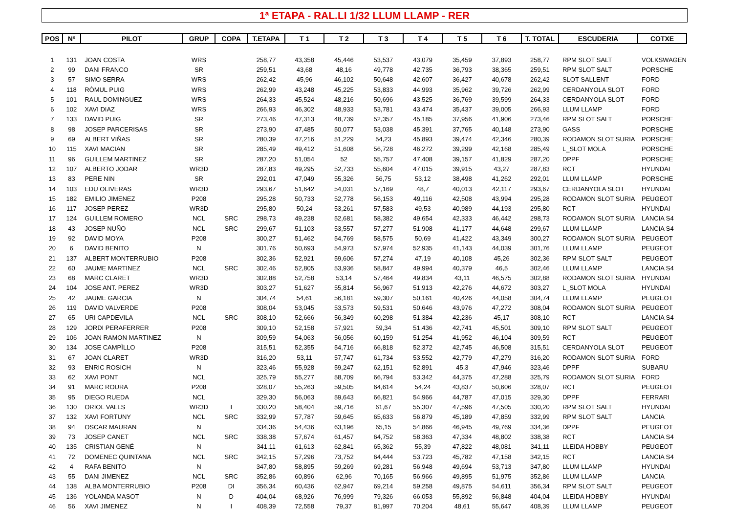1ª ETAPA - RAL.LI 1/32 LLUM LLAMP - RER
| POS | Nº | PILOT | GRUP | COPA | T.ETAPA | T 1 | T 2 | T 3 | T 4 | T 5 | T 6 | T. TOTAL | ESCUDERIA | COTXE |
| --- | --- | --- | --- | --- | --- | --- | --- | --- | --- | --- | --- | --- | --- | --- |
| 1 | 131 | JOAN COSTA | WRS | | 258,77 | 43,358 | 45,446 | 53,537 | 43,079 | 35,459 | 37,893 | 258,77 | RPM SLOT SALT | VOLKSWAGEN |
| 2 | 99 | DANI FRANCO | SR | | 259,51 | 43,68 | 48,16 | 49,778 | 42,735 | 36,793 | 38,365 | 259,51 | RPM SLOT SALT | PORSCHE |
| 3 | 57 | SIMO SERRA | WRS | | 262,42 | 45,96 | 46,102 | 50,648 | 42,607 | 36,427 | 40,678 | 262,42 | SLOT SALLENT | FORD |
| 4 | 118 | RÒMUL PUIG | WRS | | 262,99 | 43,248 | 45,225 | 53,833 | 44,993 | 35,962 | 39,726 | 262,99 | CERDANYOLA SLOT | FORD |
| 5 | 101 | RAUL DOMINGUEZ | WRS | | 264,33 | 45,524 | 48,216 | 50,696 | 43,525 | 36,769 | 39,599 | 264,33 | CERDANYOLA SLOT | FORD |
| 6 | 102 | XAVI DIAZ | WRS | | 266,93 | 46,302 | 48,933 | 53,781 | 43,474 | 35,437 | 39,005 | 266,93 | LLUM LLAMP | FORD |
| 7 | 133 | DAVID PUIG | SR | | 273,46 | 47,313 | 48,739 | 52,357 | 45,185 | 37,956 | 41,906 | 273,46 | RPM SLOT SALT | PORSCHE |
| 8 | 98 | JOSEP PARCERISAS | SR | | 273,90 | 47,485 | 50,077 | 53,038 | 45,391 | 37,765 | 40,148 | 273,90 | GASS | PORSCHE |
| 9 | 69 | ALBERT VIÑAS | SR | | 280,39 | 47,216 | 51,229 | 54,23 | 45,893 | 39,474 | 42,346 | 280,39 | RODAMON SLOT SURIA | PORSCHE |
| 10 | 115 | XAVI MACIAN | SR | | 285,49 | 49,412 | 51,608 | 56,728 | 46,272 | 39,299 | 42,168 | 285,49 | L_SLOT MOLA | PORSCHE |
| 11 | 96 | GUILLEM MARTINEZ | SR | | 287,20 | 51,054 | 52 | 55,757 | 47,408 | 39,157 | 41,829 | 287,20 | DPPF | PORSCHE |
| 12 | 107 | ALBERTO JODAR | WR3D | | 287,83 | 49,295 | 52,733 | 55,604 | 47,015 | 39,915 | 43,27 | 287,83 | RCT | HYUNDAI |
| 13 | 83 | PERE NIN | SR | | 292,01 | 47,049 | 55,326 | 56,75 | 53,12 | 38,498 | 41,262 | 292,01 | LLUM LLAMP | PORSCHE |
| 14 | 103 | EDU OLIVERAS | WR3D | | 293,67 | 51,642 | 54,031 | 57,169 | 48,7 | 40,013 | 42,117 | 293,67 | CERDANYOLA SLOT | HYUNDAI |
| 15 | 182 | EMILIO JIMENEZ | P208 | | 295,28 | 50,733 | 52,778 | 56,153 | 49,116 | 42,508 | 43,994 | 295,28 | RODAMON SLOT SURIA | PEUGEOT |
| 16 | 117 | JOSEP PEREZ | WR3D | | 295,80 | 50,24 | 53,261 | 57,583 | 49,53 | 40,989 | 44,193 | 295,80 | RCT | HYUNDAI |
| 17 | 124 | GUILLEM ROMERO | NCL | SRC | 298,73 | 49,238 | 52,681 | 58,382 | 49,654 | 42,333 | 46,442 | 298,73 | RODAMON SLOT SURIA | LANCIA S4 |
| 18 | 43 | JOSEP NUÑO | NCL | SRC | 299,67 | 51,103 | 53,557 | 57,277 | 51,908 | 41,177 | 44,648 | 299,67 | LLUM LLAMP | LANCIA S4 |
| 19 | 92 | DAVID MOYA | P208 | | 300,27 | 51,462 | 54,769 | 58,575 | 50,69 | 41,422 | 43,349 | 300,27 | RODAMON SLOT SURIA | PEUGEOT |
| 20 | 6 | DAVID BENITO | N | | 301,76 | 50,693 | 54,973 | 57,974 | 52,935 | 41,143 | 44,039 | 301,76 | LLUM LLAMP | PEUGEOT |
| 21 | 137 | ALBERT MONTERRUBIO | P208 | | 302,36 | 52,921 | 59,606 | 57,274 | 47,19 | 40,108 | 45,26 | 302,36 | RPM SLOT SALT | PEUGEOT |
| 22 | 60 | JAUME MARTINEZ | NCL | SRC | 302,46 | 52,805 | 53,936 | 58,847 | 49,994 | 40,379 | 46,5 | 302,46 | LLUM LLAMP | LANCIA S4 |
| 23 | 68 | MARC CLARET | WR3D | | 302,88 | 52,758 | 53,14 | 57,464 | 49,834 | 43,11 | 46,575 | 302,88 | RODAMON SLOT SURIA | HYUNDAI |
| 24 | 104 | JOSE ANT. PEREZ | WR3D | | 303,27 | 51,627 | 55,814 | 56,967 | 51,913 | 42,276 | 44,672 | 303,27 | L_SLOT MOLA | HYUNDAI |
| 25 | 42 | JAUME GARCIA | N | | 304,74 | 54,61 | 56,181 | 59,307 | 50,161 | 40,426 | 44,058 | 304,74 | LLUM LLAMP | PEUGEOT |
| 26 | 119 | DAVID VALVERDE | P208 | | 308,04 | 53,045 | 53,573 | 59,531 | 50,646 | 43,976 | 47,272 | 308,04 | RODAMON SLOT SURIA | PEUGEOT |
| 27 | 65 | URI CAPDEVILA | NCL | SRC | 308,10 | 52,666 | 56,349 | 60,298 | 51,384 | 42,236 | 45,17 | 308,10 | RCT | LANCIA S4 |
| 28 | 129 | JORDI PERAFERRER | P208 | | 309,10 | 52,158 | 57,921 | 59,34 | 51,436 | 42,741 | 45,501 | 309,10 | RPM SLOT SALT | PEUGEOT |
| 29 | 106 | JOAN RAMON MARTINEZ | N | | 309,59 | 54,063 | 56,056 | 60,159 | 51,254 | 41,952 | 46,104 | 309,59 | RCT | PEUGEOT |
| 30 | 134 | JOSE CAMPÌLLO | P208 | | 315,51 | 52,355 | 54,716 | 66,818 | 52,372 | 42,745 | 46,508 | 315,51 | CERDANYOLA SLOT | PEUGEOT |
| 31 | 67 | JOAN CLARET | WR3D | | 316,20 | 53,11 | 57,747 | 61,734 | 53,552 | 42,779 | 47,279 | 316,20 | RODAMON SLOT SURIA | FORD |
| 32 | 93 | ENRIC ROSICH | N | | 323,46 | 55,928 | 59,247 | 62,151 | 52,891 | 45,3 | 47,946 | 323,46 | DPPF | SUBARU |
| 33 | 62 | XAVI PONT | NCL | | 325,79 | 55,277 | 58,709 | 66,794 | 53,342 | 44,375 | 47,288 | 325,79 | RODAMON SLOT SURIA | FORD |
| 34 | 91 | MARC ROURA | P208 | | 328,07 | 55,263 | 59,505 | 64,614 | 54,24 | 43,837 | 50,606 | 328,07 | RCT | PEUGEOT |
| 35 | 95 | DIEGO RUEDA | NCL | | 329,30 | 56,063 | 59,643 | 66,821 | 54,966 | 44,787 | 47,015 | 329,30 | DPPF | FERRARI |
| 36 | 130 | ORIOL VALLS | WR3D | I | 330,20 | 58,404 | 59,716 | 61,67 | 55,307 | 47,596 | 47,505 | 330,20 | RPM SLOT SALT | HYUNDAI |
| 37 | 132 | XAVI FORTUNY | NCL | SRC | 332,99 | 57,787 | 59,645 | 65,633 | 56,879 | 45,189 | 47,859 | 332,99 | RPM SLOT SALT | LANCIA |
| 38 | 94 | OSCAR MAURAN | N | | 334,36 | 54,436 | 63,196 | 65,15 | 54,866 | 46,945 | 49,769 | 334,36 | DPPF | PEUGEOT |
| 39 | 73 | JOSEP CANET | NCL | SRC | 338,38 | 57,674 | 61,457 | 64,752 | 58,363 | 47,334 | 48,802 | 338,38 | RCT | LANCIA S4 |
| 40 | 135 | CRISTIAN GENÉ | N | | 341,11 | 61,613 | 62,841 | 65,362 | 55,39 | 47,822 | 48,081 | 341,11 | LLEIDA HOBBY | PEUGEOT |
| 41 | 72 | DOMENEC QUINTANA | NCL | SRC | 342,15 | 57,296 | 73,752 | 64,444 | 53,723 | 45,782 | 47,158 | 342,15 | RCT | LANCIA S4 |
| 42 | 4 | RAFA BENITO | N | | 347,80 | 58,895 | 59,269 | 69,281 | 56,948 | 49,694 | 53,713 | 347,80 | LLUM LLAMP | HYUNDAI |
| 43 | 55 | DANI JIMENEZ | NCL | SRC | 352,86 | 60,896 | 62,96 | 70,165 | 56,966 | 49,895 | 51,975 | 352,86 | LLUM LLAMP | LANCIA |
| 44 | 138 | ALBA MONTERRUBIO | P208 | DI | 356,34 | 60,436 | 62,947 | 69,214 | 59,258 | 49,875 | 54,611 | 356,34 | RPM SLOT SALT | PEUGEOT |
| 45 | 136 | YOLANDA MASOT | N | D | 404,04 | 68,926 | 76,999 | 79,326 | 66,053 | 55,892 | 56,848 | 404,04 | LLEIDA HOBBY | HYUNDAI |
| 46 | 56 | XAVI JIMENEZ | N | I | 408,39 | 72,558 | 79,37 | 81,997 | 70,204 | 48,61 | 55,647 | 408,39 | LLUM LLAMP | PEUGEOT |